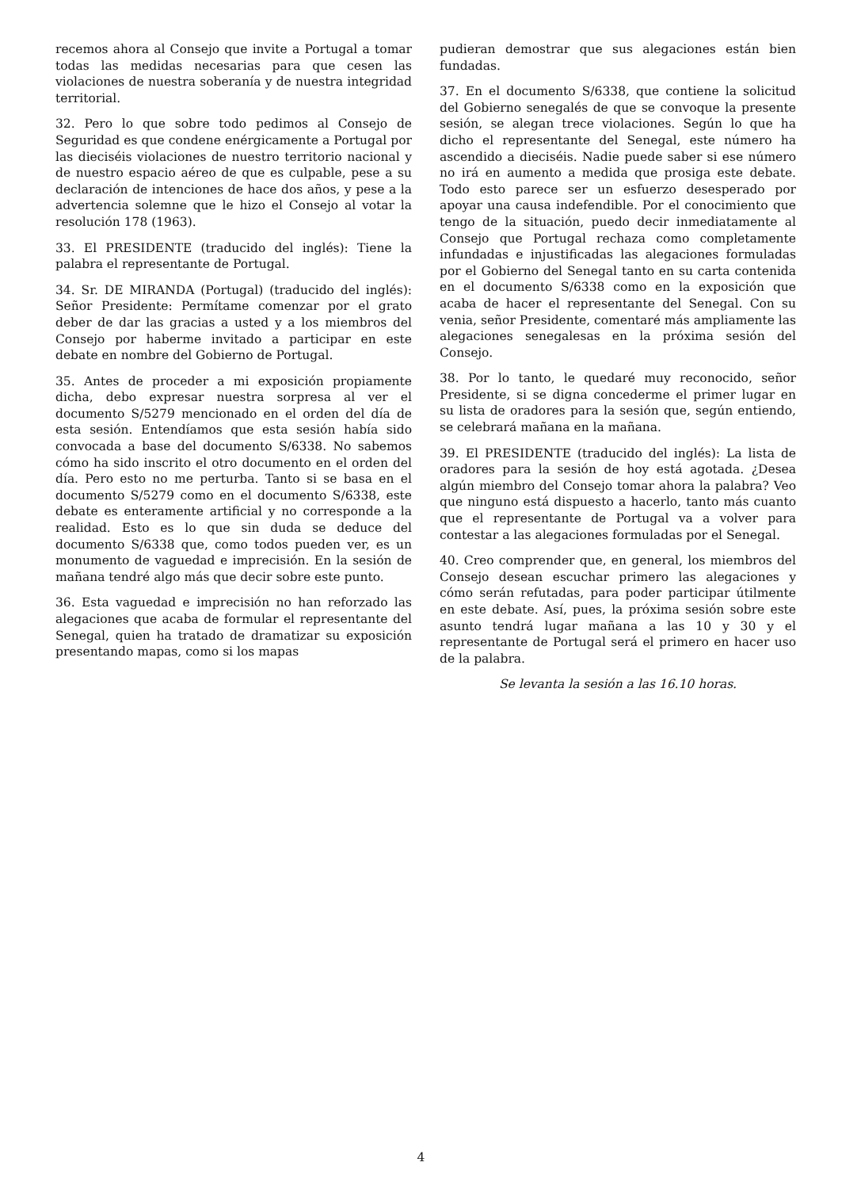recemos ahora al Consejo que invite a Portugal a tomar todas las medidas necesarias para que cesen las violaciones de nuestra soberanía y de nuestra integridad territorial.
32. Pero lo que sobre todo pedimos al Consejo de Seguridad es que condene enérgicamente a Portugal por las dieciséis violaciones de nuestro territorio nacional y de nuestro espacio aéreo de que es culpable, pese a su declaración de intenciones de hace dos años, y pese a la advertencia solemne que le hizo el Consejo al votar la resolución 178 (1963).
33. El PRESIDENTE (traducido del inglés): Tiene la palabra el representante de Portugal.
34. Sr. DE MIRANDA (Portugal) (traducido del inglés): Señor Presidente: Permítame comenzar por el grato deber de dar las gracias a usted y a los miembros del Consejo por haberme invitado a participar en este debate en nombre del Gobierno de Portugal.
35. Antes de proceder a mi exposición propiamente dicha, debo expresar nuestra sorpresa al ver el documento S/5279 mencionado en el orden del día de esta sesión. Entendíamos que esta sesión había sido convocada a base del documento S/6338. No sabemos cómo ha sido inscrito el otro documento en el orden del día. Pero esto no me perturba. Tanto si se basa en el documento S/5279 como en el documento S/6338, este debate es enteramente artificial y no corresponde a la realidad. Esto es lo que sin duda se deduce del documento S/6338 que, como todos pueden ver, es un monumento de vaguedad e imprecisión. En la sesión de mañana tendré algo más que decir sobre este punto.
36. Esta vaguedad e imprecisión no han reforzado las alegaciones que acaba de formular el representante del Senegal, quien ha tratado de dramatizar su exposición presentando mapas, como si los mapas
pudieran demostrar que sus alegaciones están bien fundadas.
37. En el documento S/6338, que contiene la solicitud del Gobierno senegalés de que se convoque la presente sesión, se alegan trece violaciones. Según lo que ha dicho el representante del Senegal, este número ha ascendido a dieciséis. Nadie puede saber si ese número no irá en aumento a medida que prosiga este debate. Todo esto parece ser un esfuerzo desesperado por apoyar una causa indefendible. Por el conocimiento que tengo de la situación, puedo decir inmediatamente al Consejo que Portugal rechaza como completamente infundadas e injustificadas las alegaciones formuladas por el Gobierno del Senegal tanto en su carta contenida en el documento S/6338 como en la exposición que acaba de hacer el representante del Senegal. Con su venia, señor Presidente, comentaré más ampliamente las alegaciones senegalesas en la próxima sesión del Consejo.
38. Por lo tanto, le quedaré muy reconocido, señor Presidente, si se digna concederme el primer lugar en su lista de oradores para la sesión que, según entiendo, se celebrará mañana en la mañana.
39. El PRESIDENTE (traducido del inglés): La lista de oradores para la sesión de hoy está agotada. ¿Desea algún miembro del Consejo tomar ahora la palabra? Veo que ninguno está dispuesto a hacerlo, tanto más cuanto que el representante de Portugal va a volver para contestar a las alegaciones formuladas por el Senegal.
40. Creo comprender que, en general, los miembros del Consejo desean escuchar primero las alegaciones y cómo serán refutadas, para poder participar útilmente en este debate. Así, pues, la próxima sesión sobre este asunto tendrá lugar mañana a las 10 y 30 y el representante de Portugal será el primero en hacer uso de la palabra.
Se levanta la sesión a las 16.10 horas.
4